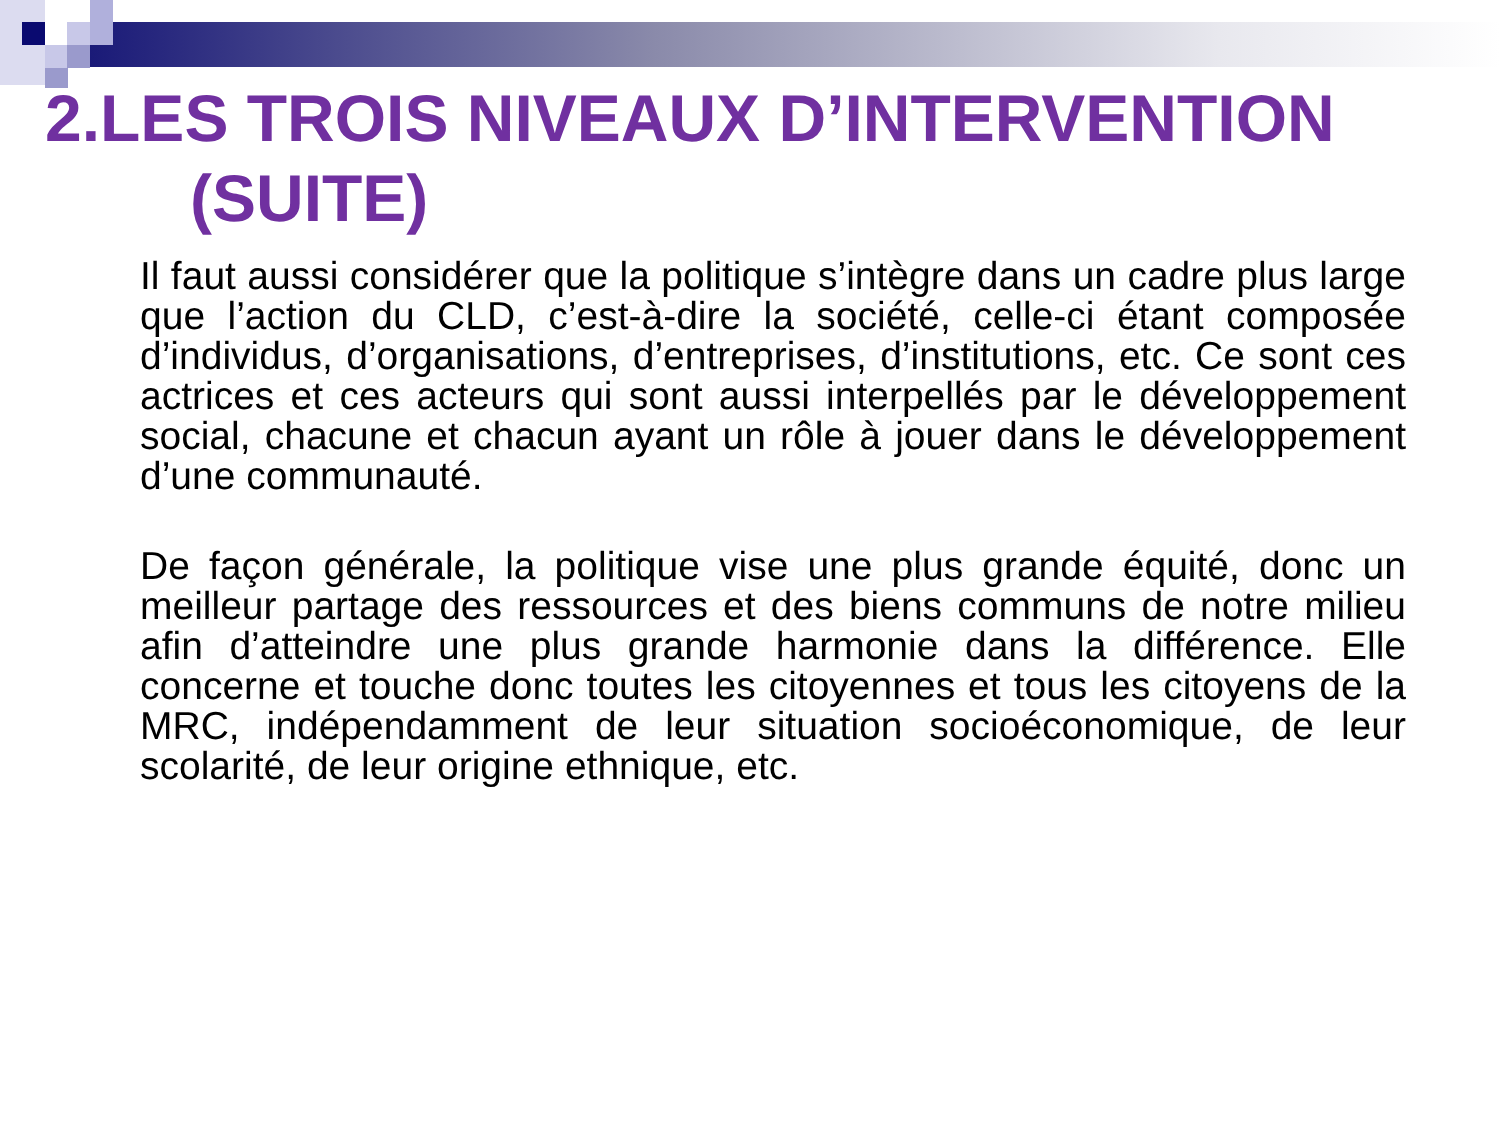2.LES TROIS NIVEAUX D’INTERVENTION
(SUITE)
Il faut aussi considérer que la politique s’intègre dans un cadre plus large que l’action du CLD, c’est-à-dire la société, celle-ci étant composée d’individus, d’organisations, d’entreprises, d’institutions, etc. Ce sont ces actrices et ces acteurs qui sont aussi interpellés par le développement social, chacune et chacun ayant un rôle à jouer dans le développement d’une communauté.
De façon générale, la politique vise une plus grande équité, donc un meilleur partage des ressources et des biens communs de notre milieu afin d’atteindre une plus grande harmonie dans la différence. Elle concerne et touche donc toutes les citoyennes et tous les citoyens de la MRC, indépendamment de leur situation socioéconomique, de leur scolarité, de leur origine ethnique, etc.